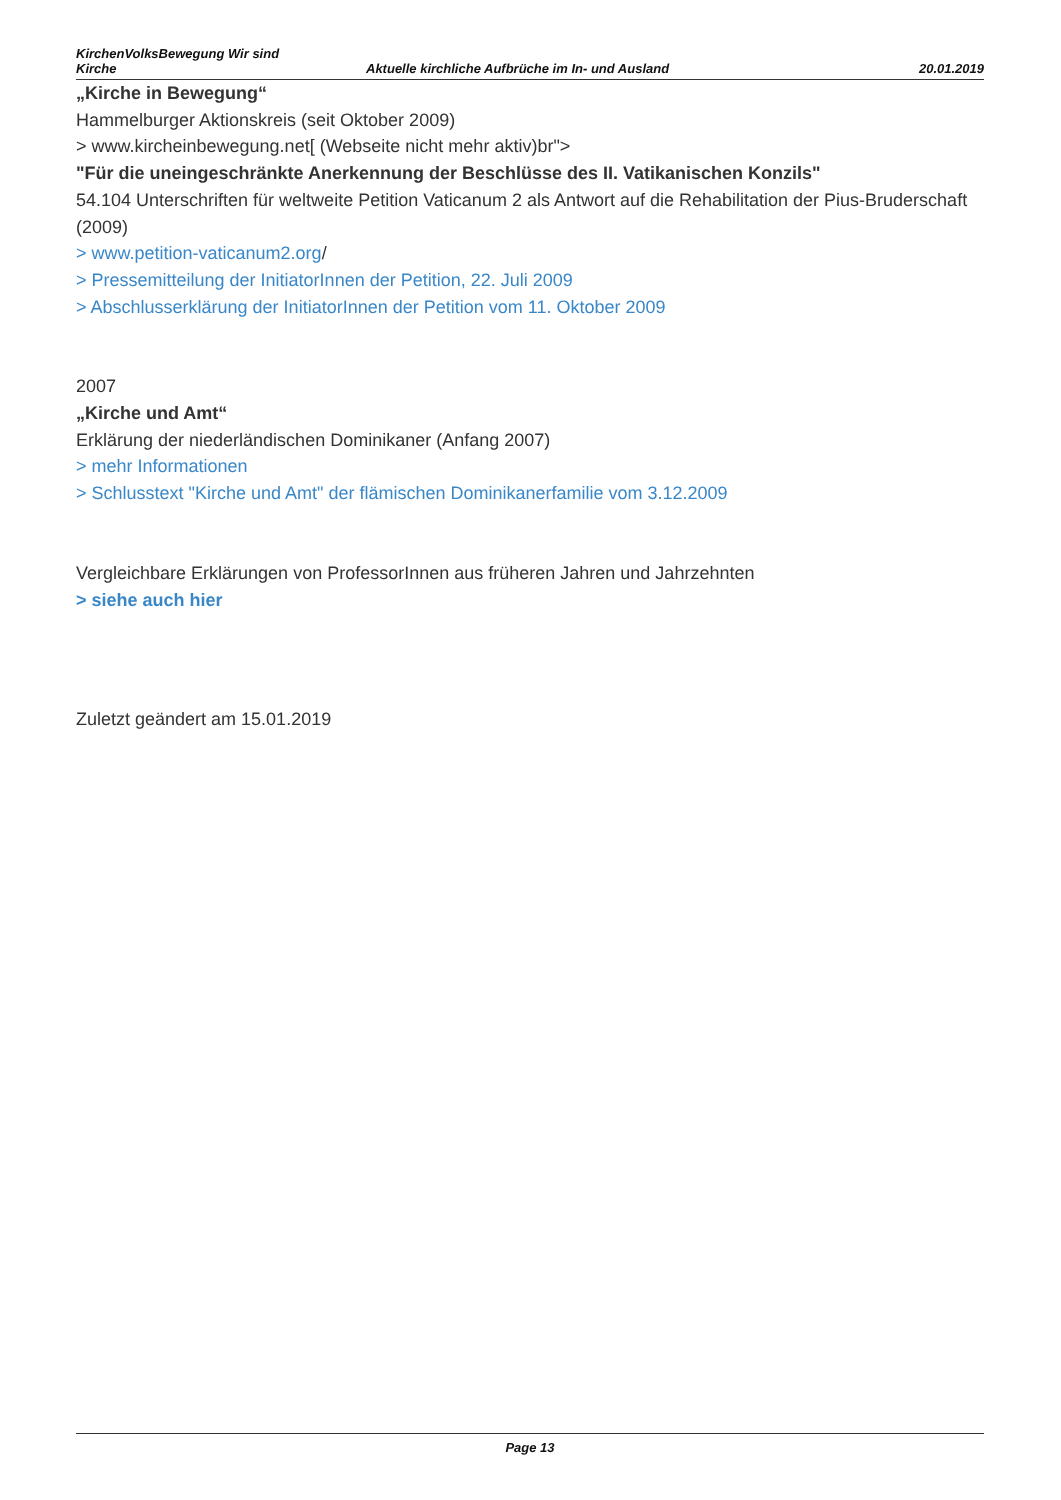KirchenVolksBewegung Wir sind
Kirche
Aktuelle kirchliche Aufbrüche im In- und Ausland
20.01.2019
„Kirche in Bewegung“
Hammelburger Aktionskreis (seit Oktober 2009)
> www.kircheinbewegung.net[ (Webseite nicht mehr aktiv)br">
"Für die uneingeschränkte Anerkennung der Beschlüsse des II. Vatikanischen Konzils"
54.104 Unterschriften für weltweite Petition Vaticanum 2 als Antwort auf die Rehabilitation der Pius-Bruderschaft (2009)
> www.petition-vaticanum2.org/
> Pressemitteilung der InitiatorInnen der Petition, 22. Juli 2009
> Abschlusserklärung der InitiatorInnen der Petition vom 11. Oktober 2009
2007
„Kirche und Amt“
Erklärung der niederländischen Dominikaner (Anfang 2007)
> mehr Informationen
> Schlusstext "Kirche und Amt" der flämischen Dominikanerfamilie vom 3.12.2009
Vergleichbare Erklärungen von ProfessorInnen aus früheren Jahren und Jahrzehnten
> siehe auch hier
Zuletzt geändert am 15.01.2019
Page 13